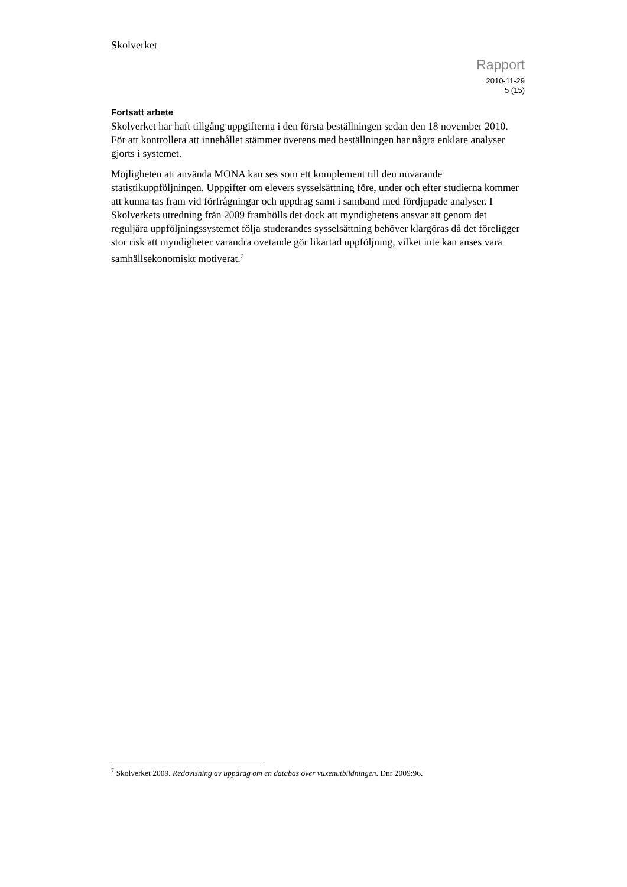Skolverket
Rapport
2010-11-29
5 (15)
Fortsatt arbete
Skolverket har haft tillgång uppgifterna i den första beställningen sedan den 18 november 2010. För att kontrollera att innehållet stämmer överens med beställningen har några enklare analyser gjorts i systemet.
Möjligheten att använda MONA kan ses som ett komplement till den nuvarande statistikuppföljningen. Uppgifter om elevers sysselsättning före, under och efter studierna kommer att kunna tas fram vid förfrågningar och uppdrag samt i samband med fördjupade analyser. I Skolverkets utredning från 2009 framhölls det dock att myndighetens ansvar att genom det reguljära uppföljningssystemet följa studerandes sysselsättning behöver klargöras då det föreligger stor risk att myndigheter varandra ovetande gör likartad uppföljning, vilket inte kan anses vara samhällsekonomiskt motiverat.<sup>7</sup>
<sup>7</sup> Skolverket 2009. Redovisning av uppdrag om en databas över vuxenutbildningen. Dnr 2009:96.